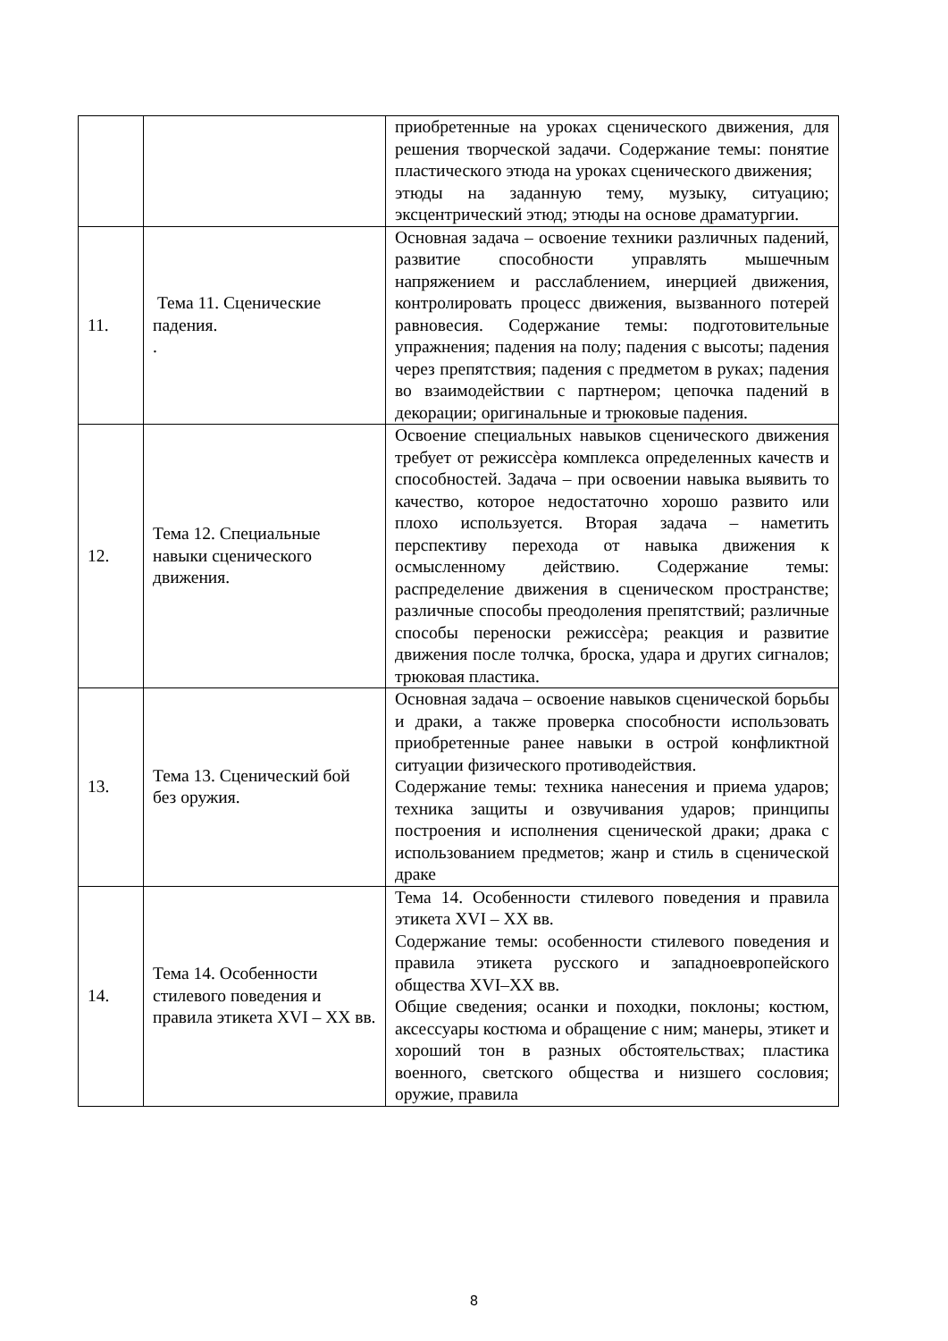| | | приобретенные на уроках сценического движения, для решения творческой задачи. Содержание темы: понятие пластического этюда на уроках сценического движения; этюды на заданную тему, музыку, ситуацию; эксцентрический этюд; этюды на основе драматургии. |
| 11. | Тема 11. Сценические падения. . | Основная задача – освоение техники различных падений, развитие способности управлять мышечным напряжением и расслаблением, инерцией движения, контролировать процесс движения, вызванного потерей равновесия. Содержание темы: подготовительные упражнения; падения на полу; падения с высоты; падения через препятствия; падения с предметом в руках; падения во взаимодействии с партнером; цепочка падений в декорации; оригинальные и трюковые падения. |
| 12. | Тема 12. Специальные навыки сценического движения. | Освоение специальных навыков сценического движения требует от режиссѐра комплекса определенных качеств и способностей. Задача – при освоении навыка выявить то качество, которое недостаточно хорошо развито или плохо используется. Вторая задача – наметить перспективу перехода от навыка движения к осмысленному действию. Содержание темы: распределение движения в сценическом пространстве; различные способы преодоления препятствий; различные способы переноски режиссѐра; реакция и развитие движения после толчка, броска, удара и других сигналов; трюковая пластика. |
| 13. | Тема 13. Сценический бой без оружия. | Основная задача – освоение навыков сценической борьбы и драки, а также проверка способности использовать приобретенные ранее навыки в острой конфликтной ситуации физического противодействия. Содержание темы: техника нанесения и приема ударов; техника защиты и озвучивания ударов; принципы построения и исполнения сценической драки; драка с использованием предметов; жанр и стиль в сценической драке |
| 14. | Тема 14. Особенности стилевого поведения и правила этикета XVI – XX вв. | Тема 14. Особенности стилевого поведения и правила этикета XVI – XX вв. Содержание темы: особенности стилевого поведения и правила этикета русского и западноевропейского общества XVI–XX вв. Общие сведения; осанки и походки, поклоны; костюм, аксессуары костюма и обращение с ним; манеры, этикет и хороший тон в разных обстоятельствах; пластика военного, светского общества и низшего сословия; оружие, правила |
8